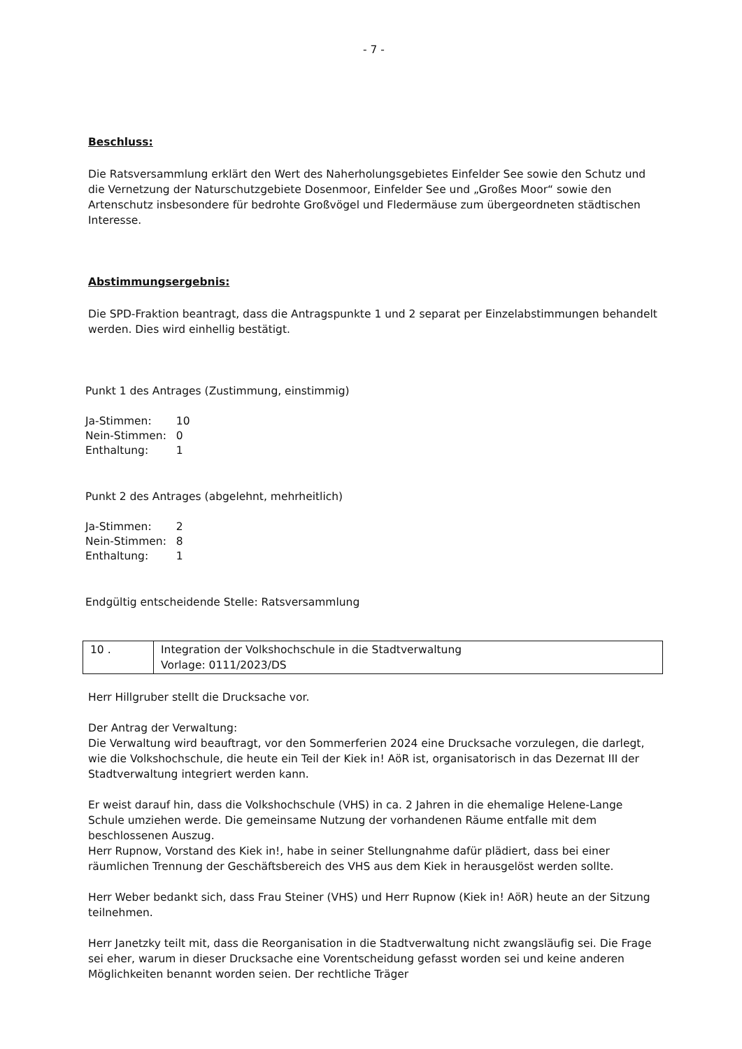- 7 -
Beschluss:
Die Ratsversammlung erklärt den Wert des Naherholungsgebietes Einfelder See sowie den Schutz und die Vernetzung der Naturschutzgebiete Dosenmoor, Einfelder See und „Großes Moor“ sowie den Artenschutz insbesondere für bedrohte Großvögel und Fledermäuse zum übergeordneten städtischen Interesse.
Abstimmungsergebnis:
Die SPD-Fraktion beantragt, dass die Antragspunkte 1 und 2 separat per Einzelabstimmungen behandelt werden. Dies wird einhellig bestätigt.
Punkt 1 des Antrages (Zustimmung, einstimmig)
| Ja-Stimmen: | 10 |
| Nein-Stimmen: | 0 |
| Enthaltung: | 1 |
Punkt 2 des Antrages (abgelehnt, mehrheitlich)
| Ja-Stimmen: | 2 |
| Nein-Stimmen: | 8 |
| Enthaltung: | 1 |
Endgültig entscheidende Stelle: Ratsversammlung
| 10 . | Integration der Volkshochschule in die Stadtverwaltung Vorlage: 0111/2023/DS |
Herr Hillgruber stellt die Drucksache vor.
Der Antrag der Verwaltung:
Die Verwaltung wird beauftragt, vor den Sommerferien 2024 eine Drucksache vorzulegen, die darlegt, wie die Volkshochschule, die heute ein Teil der Kiek in! AöR ist, organisatorisch in das Dezernat III der Stadtverwaltung integriert werden kann.
Er weist darauf hin, dass die Volkshochschule (VHS) in ca. 2 Jahren in die ehemalige Helene-Lange Schule umziehen werde. Die gemeinsame Nutzung der vorhandenen Räume entfalle mit dem beschlossenen Auszug.
Herr Rupnow, Vorstand des Kiek in!, habe in seiner Stellungnahme dafür plädiert, dass bei einer räumlichen Trennung der Geschäftsbereich des VHS aus dem Kiek in herausgelöst werden sollte.
Herr Weber bedankt sich, dass Frau Steiner (VHS) und Herr Rupnow (Kiek in! AöR) heute an der Sitzung teilnehmen.
Herr Janetzky teilt mit, dass die Reorganisation in die Stadtverwaltung nicht zwangsläufig sei. Die Frage sei eher, warum in dieser Drucksache eine Vorentscheidung gefasst worden sei und keine anderen Möglichkeiten benannt worden seien. Der rechtliche Träger